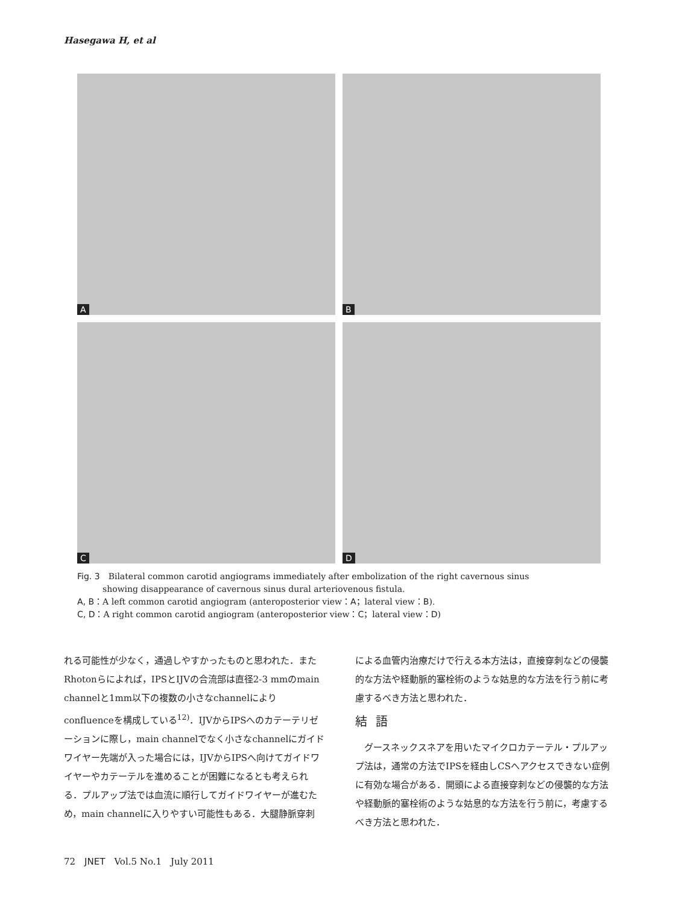Hasegawa H, et al
A
B
C
D
Fig. 3　Bilateral common carotid angiograms immediately after embolization of the right cavernous sinus
　　　showing disappearance of cavernous sinus dural arteriovenous fistula.
A, B：A left common carotid angiogram (anteroposterior view：A；lateral view：B).
C, D：A right common carotid angiogram (anteroposterior view：C；lateral view：D)
れる可能性が少なく，通過しやすかったものと思われた．またRhotonらによれば，IPSとIJVの合流部は直径2-3 mmのmain channelと1mm以下の複数の小さなchannelによりconfluenceを構成している<sup>12)</sup>．IJVからIPSへのカテーテリゼーションに際し，main channelでなく小さなchannelにガイドワイヤー先端が入った場合には，IJVからIPSへ向けてガイドワイヤーやカテーテルを進めることが困難になるとも考えられる．プルアップ法では血流に順行してガイドワイヤーが進むため，main channelに入りやすい可能性もある．大腿静脈穿刺
による血管内治療だけで行える本方法は，直接穿刺などの侵襲的な方法や経動脈的塞栓術のような姑息的な方法を行う前に考慮するべき方法と思われた．
結語
　グースネックスネアを用いたマイクロカテーテル・プルアップ法は，通常の方法でIPSを経由しCSへアクセスできない症例に有効な場合がある．開頭による直接穿刺などの侵襲的な方法や経動脈的塞栓術のような姑息的な方法を行う前に，考慮するべき方法と思われた．
72　JNET　Vol.5 No.1　July 2011